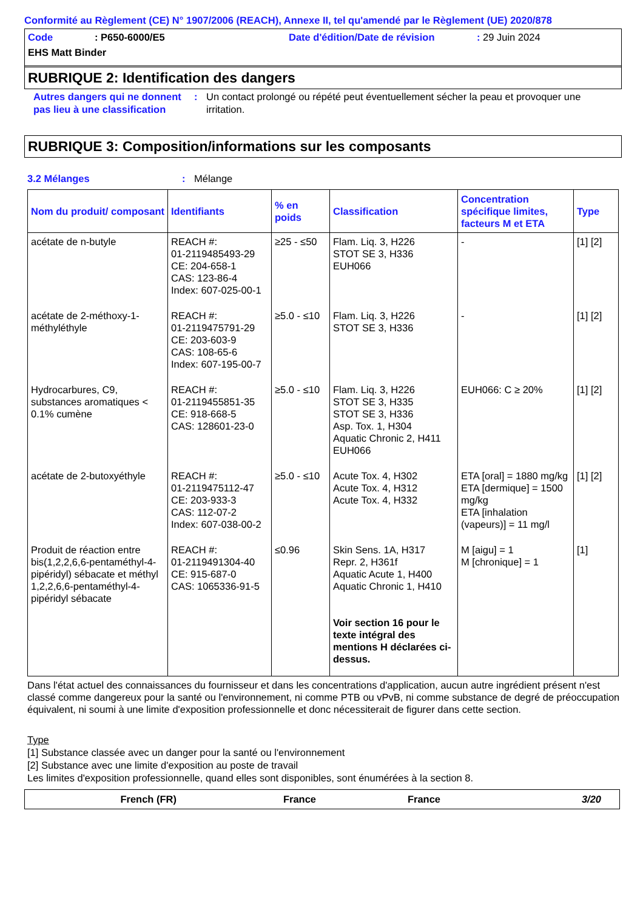Conformité au Règlement (CE) N° 1907/2006 (REACH), Annexe II, tel qu'amendé par le Règlement (UE) 2020/878
Code: P650-6000/E5 Date d'édition/Date de révision: 29 Juin 2024
EHS Matt Binder
RUBRIQUE 2: Identification des dangers
Autres dangers qui ne donnent pas lieu à une classification
: Un contact prolongé ou répété peut éventuellement sécher la peau et provoquer une irritation.
RUBRIQUE 3: Composition/informations sur les composants
3.2 Mélanges: Mélange
| Nom du produit/ composant | Identifiants | % en poids | Classification | Concentration spécifique limites, facteurs M et ETA | Type |
| --- | --- | --- | --- | --- | --- |
| acétate de n-butyle | REACH #: 01-2119485493-29 CE: 204-658-1 CAS: 123-86-4 Index: 607-025-00-1 | ≥25 - ≤50 | Flam. Liq. 3, H226 STOT SE 3, H336 EUH066 | - | [1] [2] |
| acétate de 2-méthoxy-1-méthyléthyle | REACH #: 01-2119475791-29 CE: 203-603-9 CAS: 108-65-6 Index: 607-195-00-7 | ≥5.0 - ≤10 | Flam. Liq. 3, H226 STOT SE 3, H336 | - | [1] [2] |
| Hydrocarbures, C9, substances aromatiques < 0.1% cumène | REACH #: 01-2119455851-35 CE: 918-668-5 CAS: 128601-23-0 | ≥5.0 - ≤10 | Flam. Liq. 3, H226 STOT SE 3, H335 STOT SE 3, H336 Asp. Tox. 1, H304 Aquatic Chronic 2, H411 EUH066 | EUH066: C ≥ 20% | [1] [2] |
| acétate de 2-butoxyéthyle | REACH #: 01-2119475112-47 CE: 203-933-3 CAS: 112-07-2 Index: 607-038-00-2 | ≥5.0 - ≤10 | Acute Tox. 4, H302 Acute Tox. 4, H312 Acute Tox. 4, H332 | ETA [oral] = 1880 mg/kg ETA [dermique] = 1500 mg/kg ETA [inhalation (vapeurs)] = 11 mg/l | [1] [2] |
| Produit de réaction entre bis(1,2,2,6,6-pentaméthyl-4-pipéridyl) sébacate et méthyl 1,2,2,6,6-pentaméthyl-4-pipéridyl sébacate | REACH #: 01-2119491304-40 CE: 915-687-0 CAS: 1065336-91-5 | ≤0.96 | Skin Sens. 1A, H317 Repr. 2, H361f Aquatic Acute 1, H400 Aquatic Chronic 1, H410 Voir section 16 pour le texte intégral des mentions H déclarées ci-dessus. | M [aigu] = 1 M [chronique] = 1 | [1] |
Dans l'état actuel des connaissances du fournisseur et dans les concentrations d'application, aucun autre ingrédient présent n'est classé comme dangereux pour la santé ou l'environnement, ni comme PTB ou vPvB, ni comme substance de degré de préoccupation équivalent, ni soumi à une limite d'exposition professionnelle et donc nécessiterait de figurer dans cette section.
Type
[1] Substance classée avec un danger pour la santé ou l'environnement
[2] Substance avec une limite d'exposition au poste de travail
Les limites d'exposition professionnelle, quand elles sont disponibles, sont énumérées à la section 8.
French (FR) France France 3/20